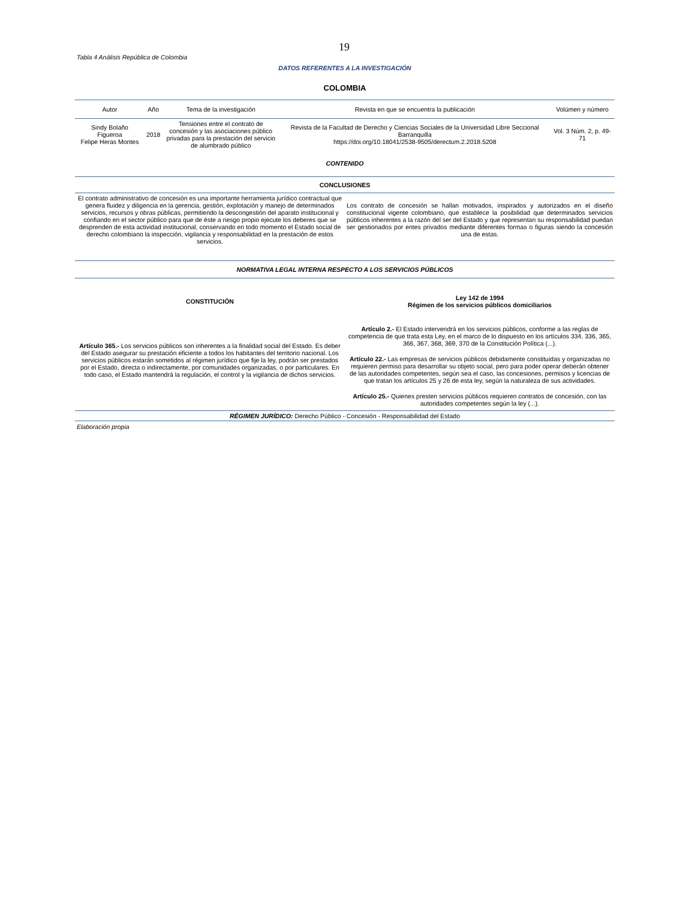19
Tabla 4 Análisis República de Colombia
DATOS REFERENTES A LA INVESTIGACIÓN
COLOMBIA
| Autor | Año | Tema de la investigación | Revista en que se encuentra la publicación | Volúmen y número |
| --- | --- | --- | --- | --- |
| Sindy Bolaño Figueroa Felipe Heras Montes | 2018 | Tensiones entre el contrato de concesión y las asociaciones público privadas para la prestación del servicio de alumbrado público | Revista de la Facultad de Derecho y Ciencias Sociales de la Universidad Libre Seccional Barranquilla https://doi.org/10.18041/2538-9505/derectum.2.2018.5208 | Vol. 3 Núm. 2, p. 49-71 |
| CONTENIDO | | | | |
| CONCLUSIONES | |
| --- | --- |
| El contrato administrativo de concesión es una importante herramienta jurídico contractual que genera fluidez y diligencia en la gerencia, gestión, explotación y manejo de determinados servicios, recursos y obras públicas, permitiendo la descongestión del aparato institucional y confiando en el sector público para que de éste a riesgo propio ejecute los deberes que se desprenden de esta actividad institucional, conservando en todo momento el Estado social de derecho colombiano la inspección, vigilancia y responsabilidad en la prestación de estos servicios. | Los contrato de concesión se hallan motivados, inspirados y autorizados en el diseño constitucional vigente colombiano, que establece la posibilidad que determinados servicios públicos inherentes a la razón del ser del Estado y que representan su responsabilidad puedan ser gestionados por entes privados mediante diferentes formas o figuras siendo la concesión una de estas. |
| NORMATIVA LEGAL INTERNA RESPECTO A LOS SERVICIOS PÚBLICOS | |
| CONSTITUCIÓN | Ley 142 de 1994 Régimen de los servicios públicos domiciliarios |
| Artículo 365.- Los servicios públicos son inherentes a la finalidad social del Estado. Es deber del Estado asegurar su prestación eficiente a todos los habitantes del territorio nacional. Los servicios públicos estarán sometidos al régimen jurídico que fije la ley, podrán ser prestados por el Estado, directa o indirectamente, por comunidades organizadas, o por particulares. En todo caso, el Estado mantendrá la regulación, el control y la vigilancia de dichos servicios. | Artículo 2.- El Estado intervendrá en los servicios públicos, conforme a las reglas de competencia de que trata esta Ley, en el marco de lo dispuesto en los artículos 334, 336, 365, 366, 367, 368, 369, 370 de la Constitución Política (...). Artículo 22.- Las empresas de servicios públicos debidamente constituidas y organizadas no requieren permiso para desarrollar su objeto social, pero para poder operar deberán obtener de las autoridades competentes, según sea el caso, las concesiones, permisos y licencias de que tratan los artículos 25 y 26 de esta ley, según la naturaleza de sus actividades. Artículo 25.- Quienes presten servicios públicos requieren contratos de concesión, con las autoridades competentes según la ley (...). |
| RÉGIMEN JURÍDICO: Derecho Público - Concesión - Responsabilidad del Estado | |
Elaboración propia